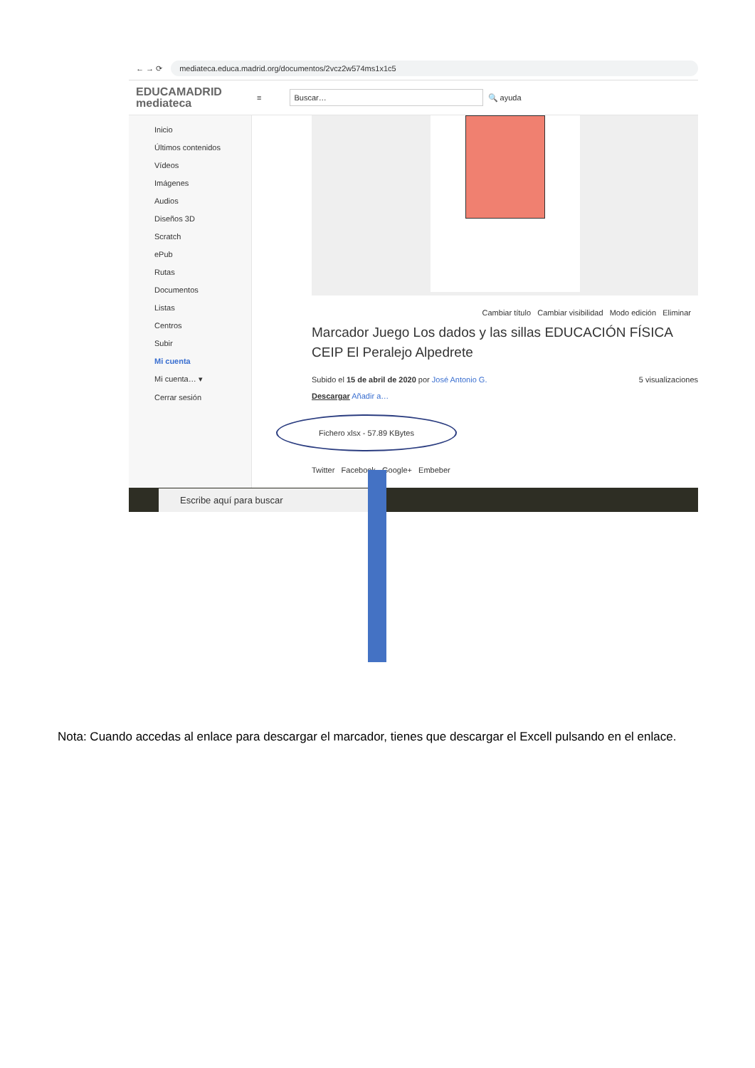← → ⟳
mediateca.educa.madrid.org/documentos/2vcz2w574ms1x1c5
EDUCAMADRID
mediateca
≡
Buscar…
🔍 ayuda
Inicio
Últimos contenidos
Vídeos
Imágenes
Audios
Diseños 3D
Scratch
ePub
Rutas
Documentos
Listas
Centros
Subir
Mi cuenta
Mi cuenta… ▾
Cerrar sesión
Cambiar título Cambiar visibilidad Modo edición Eliminar
Marcador Juego Los dados y las sillas EDUCACIÓN FÍSICA CEIP El Peralejo Alpedrete
Subido el 15 de abril de 2020 por José Antonio G. 5 visualizaciones
Descargar Añadir a…
Fichero xlsx - 57.89 KBytes
Twitter Facebook Google+ Embeber
Escribe aquí para buscar
Nota: Cuando accedas al enlace para descargar el marcador, tienes que descargar el Excell pulsando en el enlace.